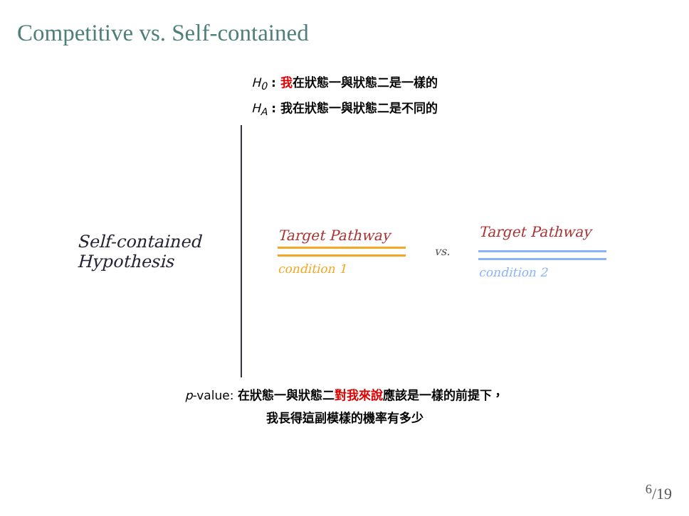Competitive vs. Self-contained
H<sub>0</sub> : 我在狀態一與狀態二是一樣的
H<sub>A</sub> : 我在狀態一與狀態二是不同的
Self-contained
Hypothesis
Target Pathway
condition 1
vs.
Target Pathway
condition 2
p-value: 在狀態一與狀態二對我來說應該是一樣的前提下，
我長得這副模樣的機率有多少
<sup>6</sup>/19